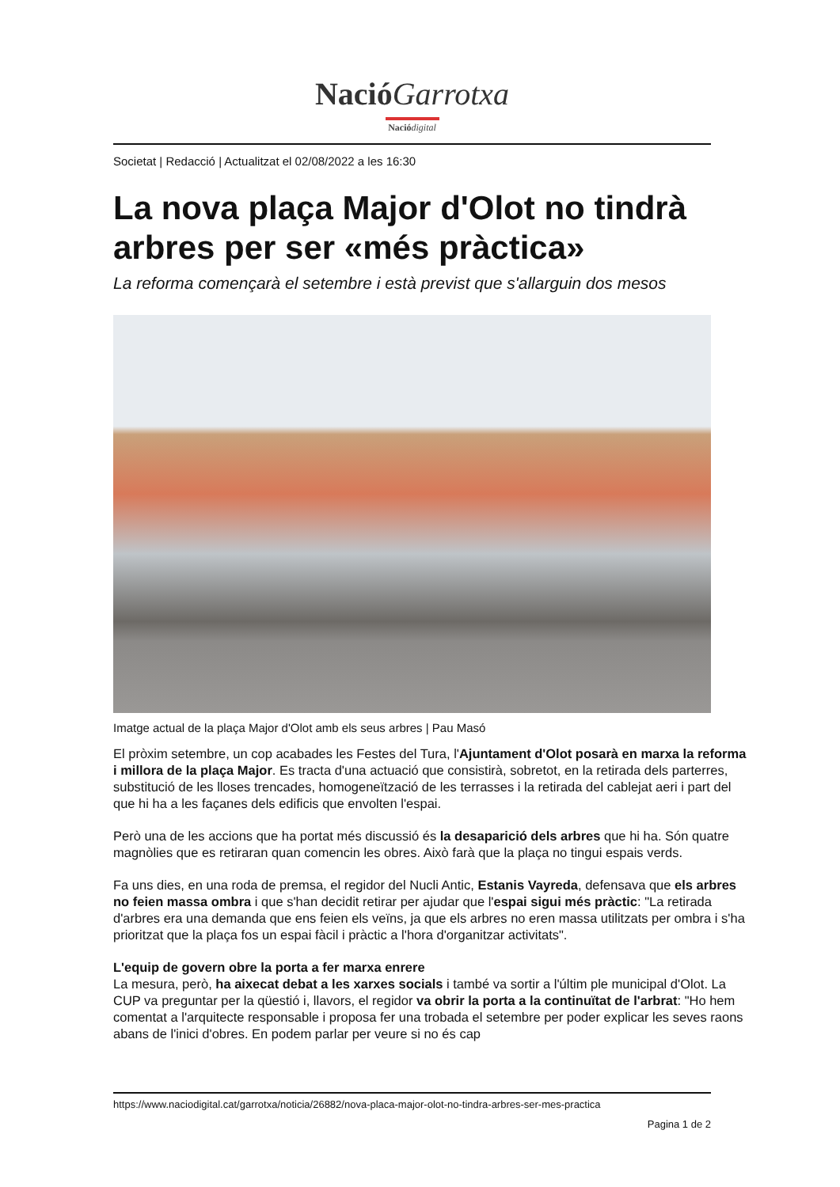Nació Garrotxa
Nació digital
Societat | Redacció | Actualitzat el 02/08/2022 a les 16:30
La nova plaça Major d'Olot no tindrà arbres per ser «més pràctica»
La reforma començarà el setembre i està previst que s'allarguin dos mesos
Imatge actual de la plaça Major d'Olot amb els seus arbres | Pau Masó
El pròxim setembre, un cop acabades les Festes del Tura, l'Ajuntament d'Olot posarà en marxa la reforma i millora de la plaça Major. Es tracta d'una actuació que consistirà, sobretot, en la retirada dels parterres, substitució de les lloses trencades, homogeneïtzació de les terrasses i la retirada del cablejat aeri i part del que hi ha a les façanes dels edificis que envolten l'espai.
Però una de les accions que ha portat més discussió és la desaparició dels arbres que hi ha. Són quatre magnòlies que es retiraran quan comencin les obres. Això farà que la plaça no tingui espais verds.
Fa uns dies, en una roda de premsa, el regidor del Nucli Antic, Estanis Vayreda, defensava que els arbres no feien massa ombra i que s'han decidit retirar per ajudar que l'espai sigui més pràctic: "La retirada d'arbres era una demanda que ens feien els veïns, ja que els arbres no eren massa utilitzats per ombra i s'ha prioritzat que la plaça fos un espai fàcil i pràctic a l'hora d'organitzar activitats".
L'equip de govern obre la porta a fer marxa enrere
La mesura, però, ha aixecat debat a les xarxes socials i també va sortir a l'últim ple municipal d'Olot. La CUP va preguntar per la qüestió i, llavors, el regidor va obrir la porta a la continuïtat de l'arbrat: "Ho hem comentat a l'arquitecte responsable i proposa fer una trobada el setembre per poder explicar les seves raons abans de l'inici d'obres. En podem parlar per veure si no és cap
https://www.naciodigital.cat/garrotxa/noticia/26882/nova-placa-major-olot-no-tindra-arbres-ser-mes-practica
Pagina 1 de 2